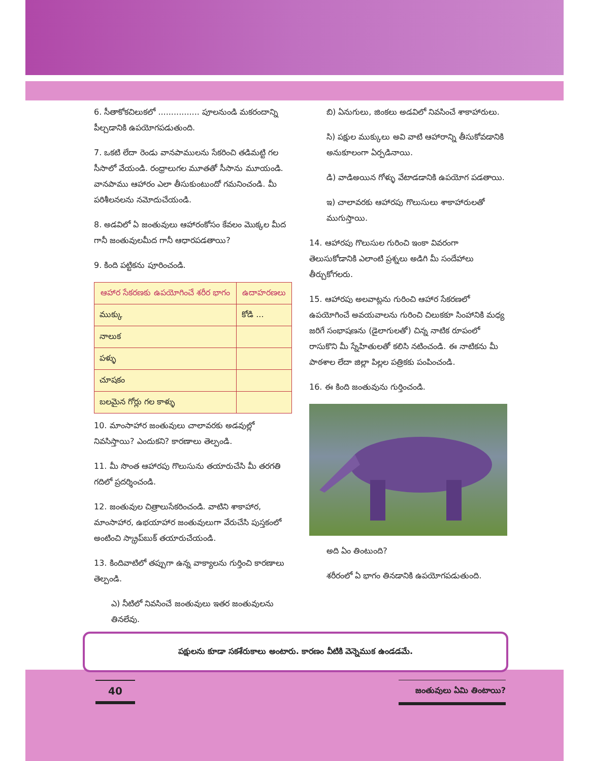6. సీతాకోకచిలుకలో ................ పూలనుండి మకరందాన్ని పీల్చడానికి ఉపయోగపడుతుంది.
7. ఒకటి లేదా రెండు వానపాములను సేకరించి తడిమట్టి గల సీసాలో వేయండి. రంధ్రాలుగల మూతతో సీసాను మూయండి. వానపాము ఆహారం ఎలా తీసుకుంటుందో గమనించండి. మీ పరిశీలనలను నమోదుచేయండి.
8. అడవిలో ఏ జంతువులు ఆహారంకోసం కేవలం మొక్కల మీద గానీ జంతువులమీద గానీ ఆధారపడతాయి?
9. కింది పట్టికను పూరించండి.
| ఆహార సేకరణకు ఉపయోగించే శరీర భాగం | ఉదాహరణలు |
| ముక్కు | కోడి ... |
| నాలుక | |
| పళ్ళు | |
| చూషకం | |
| బలమైన గోర్లు గల కాళ్ళు | |
10. మాంసాహార జంతువులు చాలావరకు అడవుల్లో నివసిస్తాయి? ఎందుకని? కారణాలు తెల్పండి.
11. మీ సొంత ఆహారపు గొలుసును తయారుచేసి మీ తరగతి గదిలో ప్రదర్శించండి.
12. జంతువుల చిత్రాలుసేకరించండి. వాటిని శాకాహార, మాంసాహార, ఉభయాహార జంతువులుగా వేరుచేసి పుస్తకంలో అంటించి స్క్రాప్‌బుక్ తయారుచేయండి.
13. కిందివాటిలో తప్పుగా ఉన్న వాక్యాలను గుర్తించి కారణాలు తెల్పండి.
ఎ) నీటిలో నివసించే జంతువులు ఇతర జంతువులను తినలేవు.
బి) ఏనుగులు, జింకలు అడవిలో నివసించే శాకాహారులు.
సి) పక్షుల ముక్కులు అవి వాటి ఆహారాన్ని తీసుకోవడానికి అనుకూలంగా ఏర్పడినాయి.
డి) వాడిఅయిన గోళ్ళు వేటాడడానికి ఉపయోగ పడతాయి.
ఇ) చాలావరకు ఆహారపు గొలుసులు శాకాహారులతో ముగుస్తాయి.
14. ఆహారపు గొలుసుల గురించి ఇంకా వివరంగా తెలుసుకోడానికి ఎలాంటి ప్రశ్నలు అడిగి మీ సందేహాలు తీర్చుకోగలరు.
15. ఆహారపు అలవాట్లను గురించి ఆహార సేకరణలో ఉపయోగించే అవయవాలను గురించి చిలుకకూ సింహానికి మధ్య జరిగే సంభాషణను (డైలాగులతో) చిన్న నాటిక రూపంలో రాసుకొని మీ స్నేహితులతో కలిసి నటించండి. ఈ నాటికను మీ పాఠశాల లేదా జిల్లా పిల్లల పత్రికకు పంపించండి.
16. ఈ కింది జంతువును గుర్తించండి.
అది ఏం తింటుంది?
శరీరంలో ఏ భాగం తినడానికి ఉపయోగపడుతుంది.
పక్షులను కూడా సకశేరుకాలు అంటారు. కారణం వీటికి వెన్నెముక ఉండడమే.
40 జంతువులు ఏమి తింటాయి?